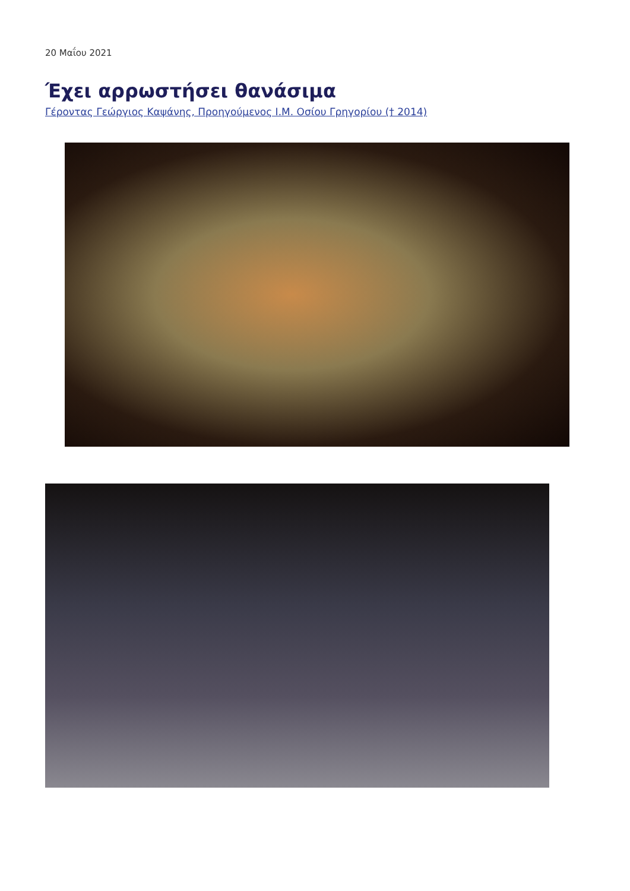20 Μαΐου 2021
Έχει αρρωστήσει θανάσιμα
Γέροντας Γεώργιος Καψάνης, Προηγούμενος Ι.Μ. Οσίου Γρηγορίου († 2014)